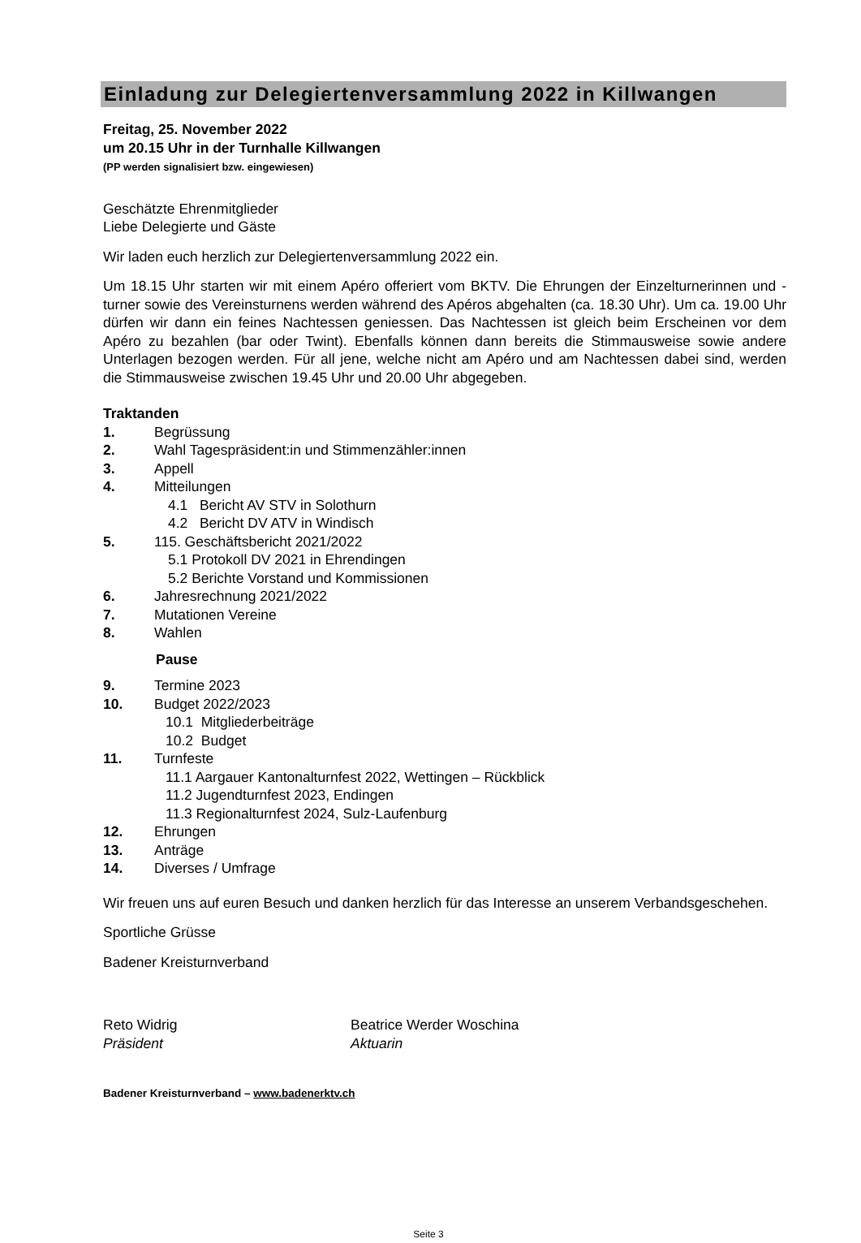Einladung zur Delegiertenversammlung 2022 in Killwangen
Freitag, 25. November 2022
um 20.15 Uhr in der Turnhalle Killwangen
(PP werden signalisiert bzw. eingewiesen)
Geschätzte Ehrenmitglieder
Liebe Delegierte und Gäste
Wir laden euch herzlich zur Delegiertenversammlung 2022 ein.
Um 18.15 Uhr starten wir mit einem Apéro offeriert vom BKTV. Die Ehrungen der Einzelturnerinnen und -turner sowie des Vereinsturnens werden während des Apéros abgehalten (ca. 18.30 Uhr). Um ca. 19.00 Uhr dürfen wir dann ein feines Nachtessen geniessen. Das Nachtessen ist gleich beim Erscheinen vor dem Apéro zu bezahlen (bar oder Twint). Ebenfalls können dann bereits die Stimmausweise sowie andere Unterlagen bezogen werden. Für all jene, welche nicht am Apéro und am Nachtessen dabei sind, werden die Stimmausweise zwischen 19.45 Uhr und 20.00 Uhr abgegeben.
Traktanden
1. Begrüssung
2. Wahl Tagespräsident:in und Stimmenzähler:innen
3. Appell
4. Mitteilungen
4.1 Bericht AV STV in Solothurn
4.2 Bericht DV ATV in Windisch
5. 115. Geschäftsbericht 2021/2022
5.1 Protokoll DV 2021 in Ehrendingen
5.2 Berichte Vorstand und Kommissionen
6. Jahresrechnung 2021/2022
7. Mutationen Vereine
8. Wahlen
Pause
9. Termine 2023
10. Budget 2022/2023
10.1 Mitgliederbeiträge
10.2 Budget
11. Turnfeste
11.1 Aargauer Kantonalturnfest 2022, Wettingen – Rückblick
11.2 Jugendturnfest 2023, Endingen
11.3 Regionalturnfest 2024, Sulz-Laufenburg
12. Ehrungen
13. Anträge
14. Diverses / Umfrage
Wir freuen uns auf euren Besuch und danken herzlich für das Interesse an unserem Verbandsgeschehen.
Sportliche Grüsse
Badener Kreisturnverband
Reto Widrig
Präsident
Beatrice Werder Woschina
Aktuarin
Badener Kreisturnverband – www.badenerktv.ch
Seite 3